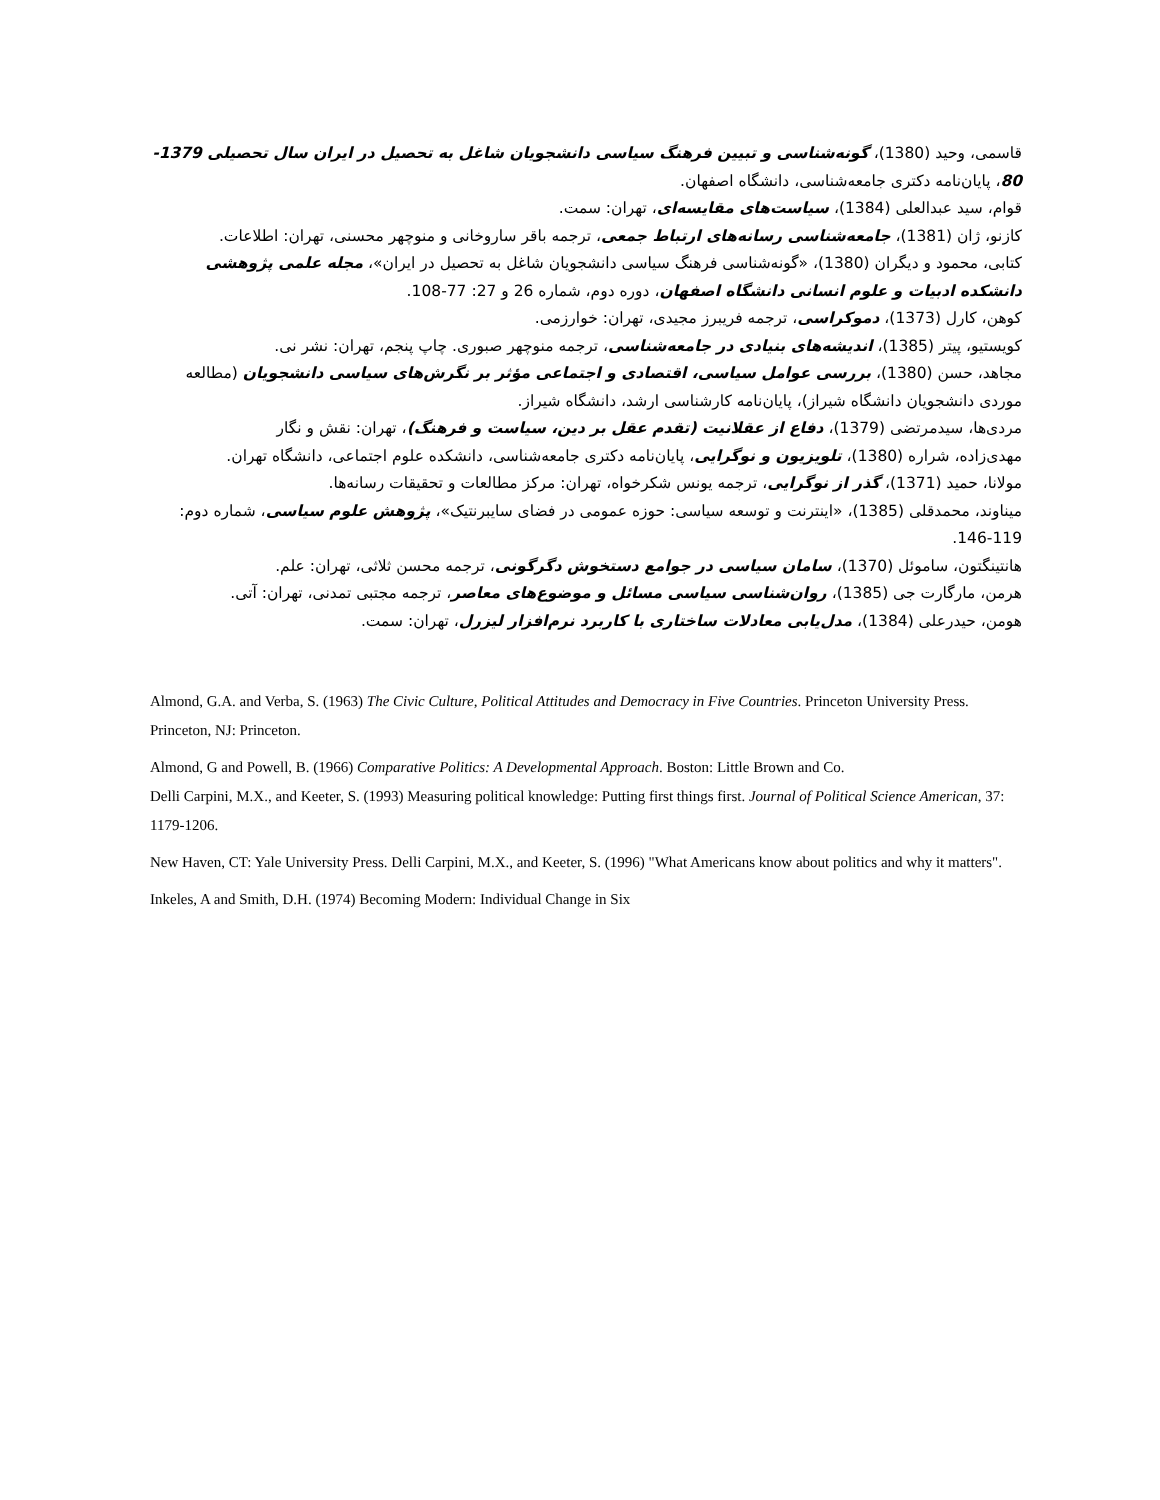قاسمی، وحید (1380)، گونه‌شناسی و تبیین فرهنگ سیاسی دانشجویان شاغل به تحصیل در ایران سال تحصیلی 1379- 80، پایان‌نامه دکتری جامعه‌شناسی، دانشگاه اصفهان.
قوام، سید عبدالعلی (1384)، سیاست‌های مقایسه‌ای، تهران: سمت.
کازنو، ژان (1381)، جامعه‌شناسی رسانه‌های ارتباط جمعی، ترجمه باقر ساروخانی و منوچهر محسنی، تهران: اطلاعات.
کتابی، محمود و دیگران (1380)، «گونه‌شناسی فرهنگ سیاسی دانشجویان شاغل به تحصیل در ایران»، مجله علمی پژوهشی دانشکده ادبیات و علوم انسانی دانشگاه اصفهان، دوره دوم، شماره 26 و 27: 77-108.
کوهن، کارل (1373)، دموکراسی، ترجمه فریبرز مجیدی، تهران: خوارزمی.
کویستیو، پیتر (1385)، اندیشه‌های بنیادی در جامعه‌شناسی، ترجمه منوچهر صبوری. چاپ پنجم، تهران: نشر نی.
مجاهد، حسن (1380)، بررسی عوامل سیاسی، اقتصادی و اجتماعی مؤثر بر نگرش‌های سیاسی دانشجویان (مطالعه موردی دانشجویان دانشگاه شیراز)، پایان‌نامه کارشناسی ارشد، دانشگاه شیراز.
مردی‌ها، سیدمرتضی (1379)، دفاع از عقلانیت (تقدم عقل بر دین، سیاست و فرهنگ)، تهران: نقش و نگار
مهدی‌زاده، شراره (1380)، تلویزیون و نوگرایی، پایان‌نامه دکتری جامعه‌شناسی، دانشکده علوم اجتماعی، دانشگاه تهران.
مولانا، حمید (1371)، گذر از نوگرایی، ترجمه یونس شکرخواه، تهران: مرکز مطالعات و تحقیقات رسانه‌ها.
میناوند، محمدقلی (1385)، «اینترنت و توسعه سیاسی: حوزه عمومی در فضای سایبرنتیک»، پژوهش علوم سیاسی، شماره دوم: 119-146.
هانتینگتون، ساموئل (1370)، سامان سیاسی در جوامع دستخوش دگرگونی، ترجمه محسن ثلاثی، تهران: علم.
هرمن، مارگارت جی (1385)، روان‌شناسی سیاسی مسائل و موضوع‌های معاصر، ترجمه مجتبی تمدنی، تهران: آتی.
هومن، حیدرعلی (1384)، مدل‌یابی معادلات ساختاری با کاربرد نرم‌افزار لیزرل، تهران: سمت.
Almond, G.A. and Verba, S. (1963) The Civic Culture, Political Attitudes and Democracy in Five Countries. Princeton University Press. Princeton, NJ: Princeton.
Almond, G and Powell, B. (1966) Comparative Politics: A Developmental Approach. Boston: Little Brown and Co.
Delli Carpini, M.X., and Keeter, S. (1993) Measuring political knowledge: Putting first things first. Journal of Political Science American, 37: 1179-1206.
New Haven, CT: Yale University Press. Delli Carpini, M.X., and Keeter, S. (1996) "What Americans know about politics and why it matters".
Inkeles, A and Smith, D.H. (1974) Becoming Modern: Individual Change in Six